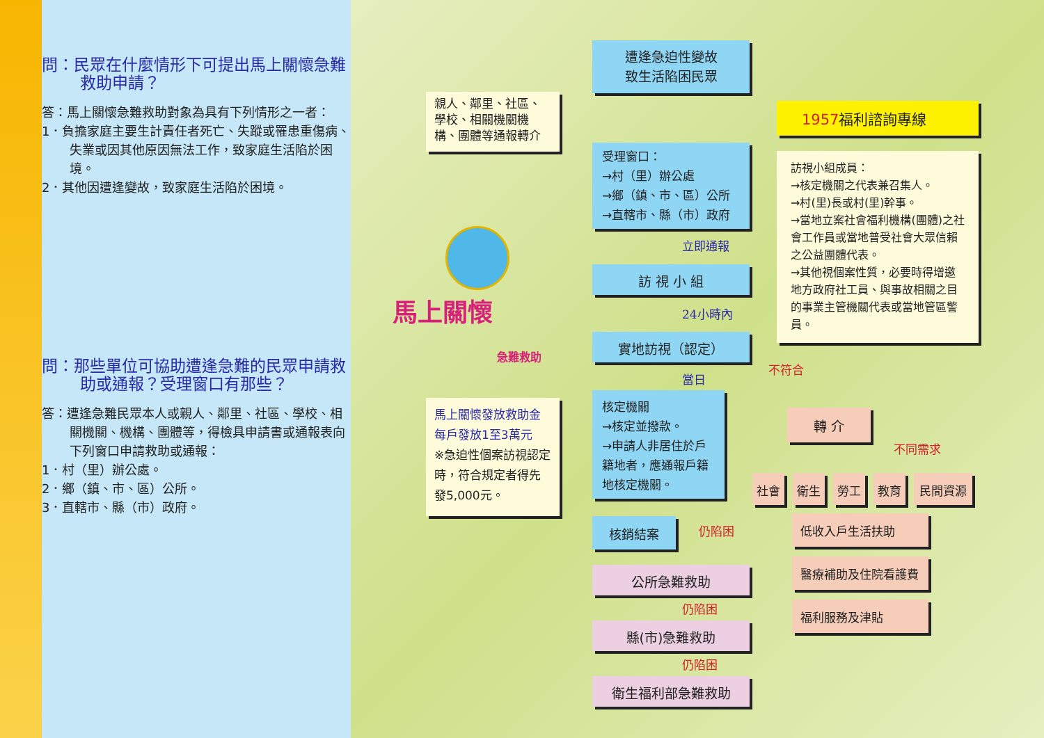問：民眾在什麼情形下可提出馬上關懷急難救助申請？
答：馬上關懷急難救助對象為具有下列情形之一者：
1．負擔家庭主要生計責任者死亡、失蹤或罹患重傷病、失業或因其他原因無法工作，致家庭生活陷於困境。
2．其他因遭逢變故，致家庭生活陷於困境。
問：那些單位可協助遭逢急難的民眾申請救助或通報？受理窗口有那些？
答：遭逢急難民眾本人或親人、鄰里、社區、學校、相關機關、機構、團體等，得檢具申請書或通報表向下列窗口申請救助或通報：
1．村（里）辦公處。
2．鄉（鎮、市、區）公所。
3．直轄市、縣（市）政府。
遭逢急迫性變故
致生活陷困民眾
親人、鄰里、社區、學校、相關機關機構、團體等通報轉介
1957福利諮詢專線
受理窗口：
→村（里）辦公處
→鄉（鎮、市、區）公所
→直轄市、縣（市）政府
訪視小組成員：
→核定機關之代表兼召集人。
→村(里)長或村(里)幹事。
→當地立案社會福利機構(團體)之社會工作員或當地普受社會大眾信賴之公益團體代表。
→其他視個案性質，必要時得增邀地方政府社工員、與事故相關之目的事業主管機關代表或當地管區警員。
立即通報
訪 視 小 組
24小時內
實地訪視（認定）
不符合
當日
馬上關懷發放救助金
每戶發放1至3萬元
※急迫性個案訪視認定時，符合規定者得先發5,000元。
核定機關
→核定並撥款。
→申請人非居住於戶籍地者，應通報戶籍地核定機關。
轉 介
不同需求
社會 衛生 勞工 教育 民間資源
核銷結案 仍陷困
低收入戶生活扶助
醫療補助及住院看護費
福利服務及津貼
公所急難救助
仍陷困
縣(市)急難救助
仍陷困
衛生福利部急難救助
馬上關懷
急難救助